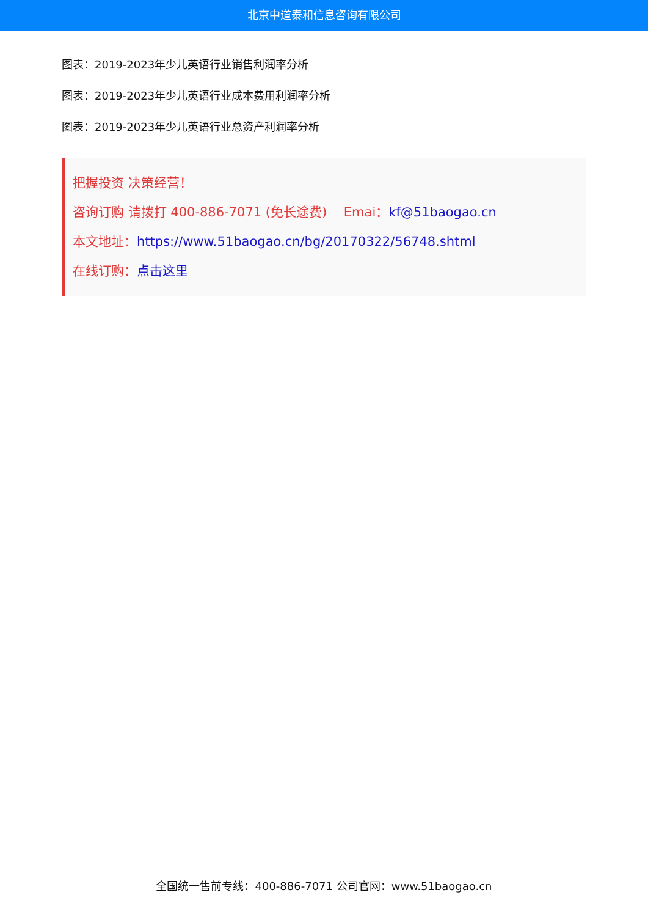北京中道泰和信息咨询有限公司
图表：2019-2023年少儿英语行业销售利润率分析
图表：2019-2023年少儿英语行业成本费用利润率分析
图表：2019-2023年少儿英语行业总资产利润率分析
把握投资 决策经营！
咨询订购 请拨打 400-886-7071 (免长途费)　 Emai：kf@51baogao.cn
本文地址：https://www.51baogao.cn/bg/20170322/56748.shtml
在线订购：点击这里
全国统一售前专线：400-886-7071 公司官网：www.51baogao.cn